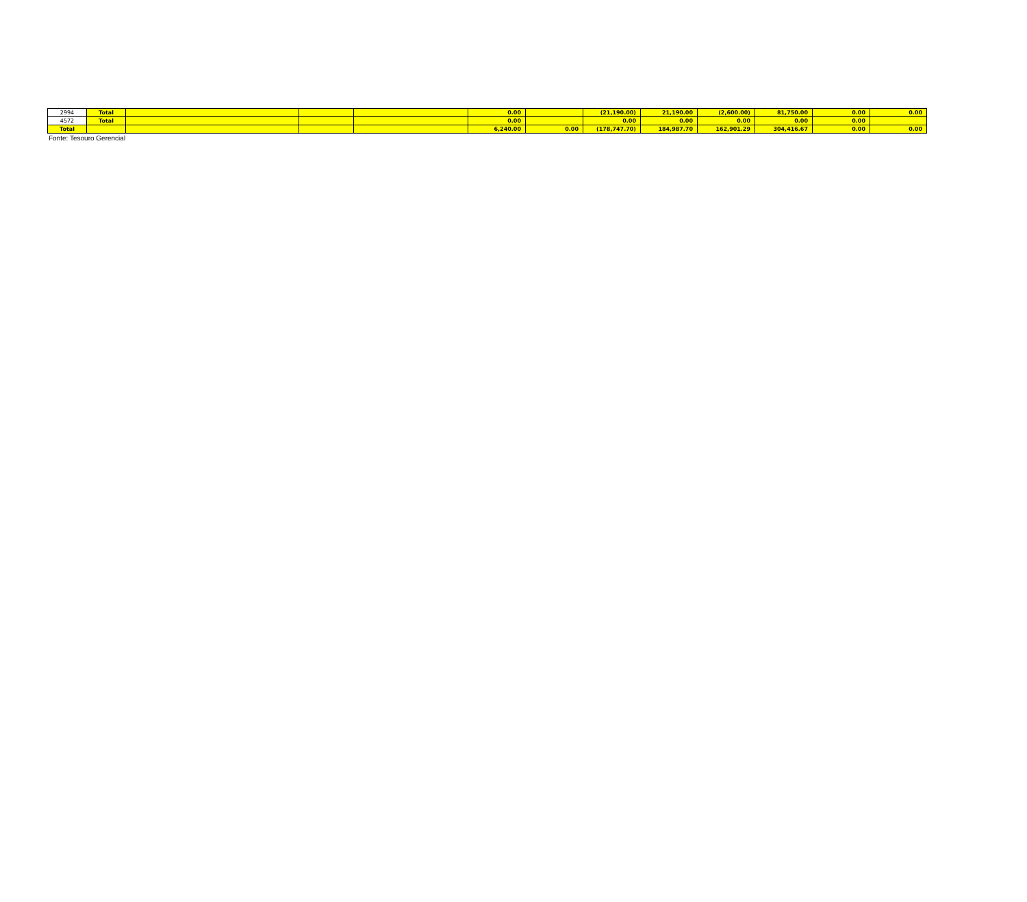| 2994 | Total | | | | 0.00 | | (21,190.00) | 21,190.00 | (2,600.00) | 81,750.00 | 0.00 | 0.00 |
| 4572 | Total | | | | 0.00 | | 0.00 | 0.00 | 0.00 | 0.00 | 0.00 | |
| Total | | | | | 6,240.00 | 0.00 | (178,747.70) | 184,987.70 | 162,901.29 | 304,416.67 | 0.00 | 0.00 |
Fonte: Tesouro Gerencial